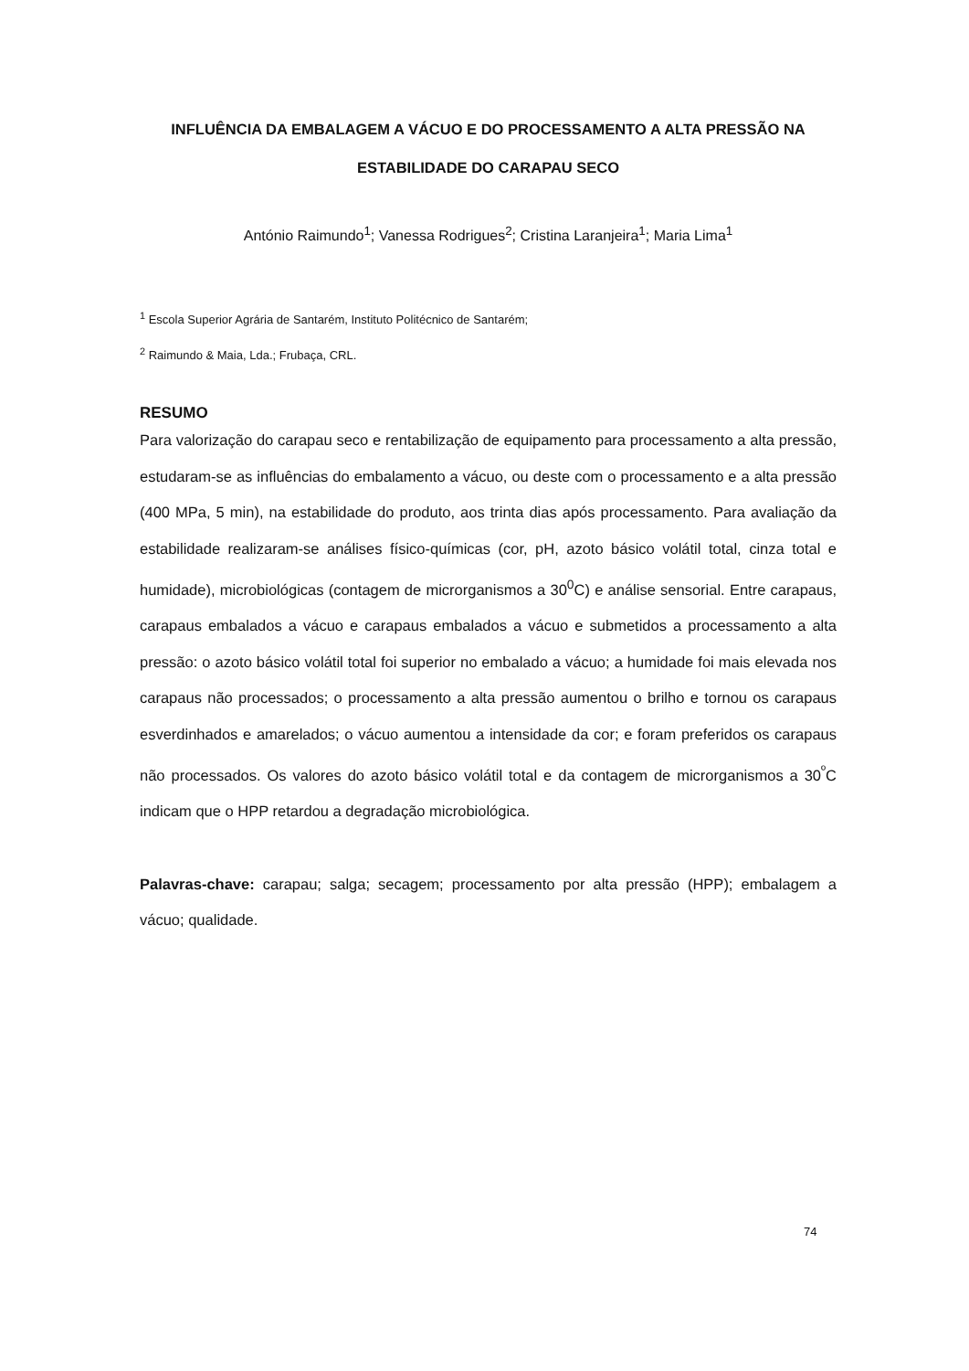INFLUÊNCIA DA EMBALAGEM A VÁCUO E DO PROCESSAMENTO A ALTA PRESSÃO NA ESTABILIDADE DO CARAPAU SECO
António Raimundo<sup>1</sup>; Vanessa Rodrigues<sup>2</sup>; Cristina Laranjeira<sup>1</sup>; Maria Lima<sup>1</sup>
<sup>1</sup> Escola Superior Agrária de Santarém, Instituto Politécnico de Santarém;
<sup>2</sup> Raimundo & Maia, Lda.; Frubaça, CRL.
RESUMO
Para valorização do carapau seco e rentabilização de equipamento para processamento a alta pressão, estudaram-se as influências do embalamento a vácuo, ou deste com o processamento e a alta pressão (400 MPa, 5 min), na estabilidade do produto, aos trinta dias após processamento. Para avaliação da estabilidade realizaram-se análises físico-químicas (cor, pH, azoto básico volátil total, cinza total e humidade), microbiológicas (contagem de microrganismos a 30<sup>0</sup>C) e análise sensorial. Entre carapaus, carapaus embalados a vácuo e carapaus embalados a vácuo e submetidos a processamento a alta pressão: o azoto básico volátil total foi superior no embalado a vácuo; a humidade foi mais elevada nos carapaus não processados; o processamento a alta pressão aumentou o brilho e tornou os carapaus esverdinhados e amarelados; o vácuo aumentou a intensidade da cor; e foram preferidos os carapaus não processados. Os valores do azoto básico volátil total e da contagem de microrganismos a 30<sup>º</sup>C indicam que o HPP retardou a degradação microbiológica.
Palavras-chave: carapau; salga; secagem; processamento por alta pressão (HPP); embalagem a vácuo; qualidade.
74